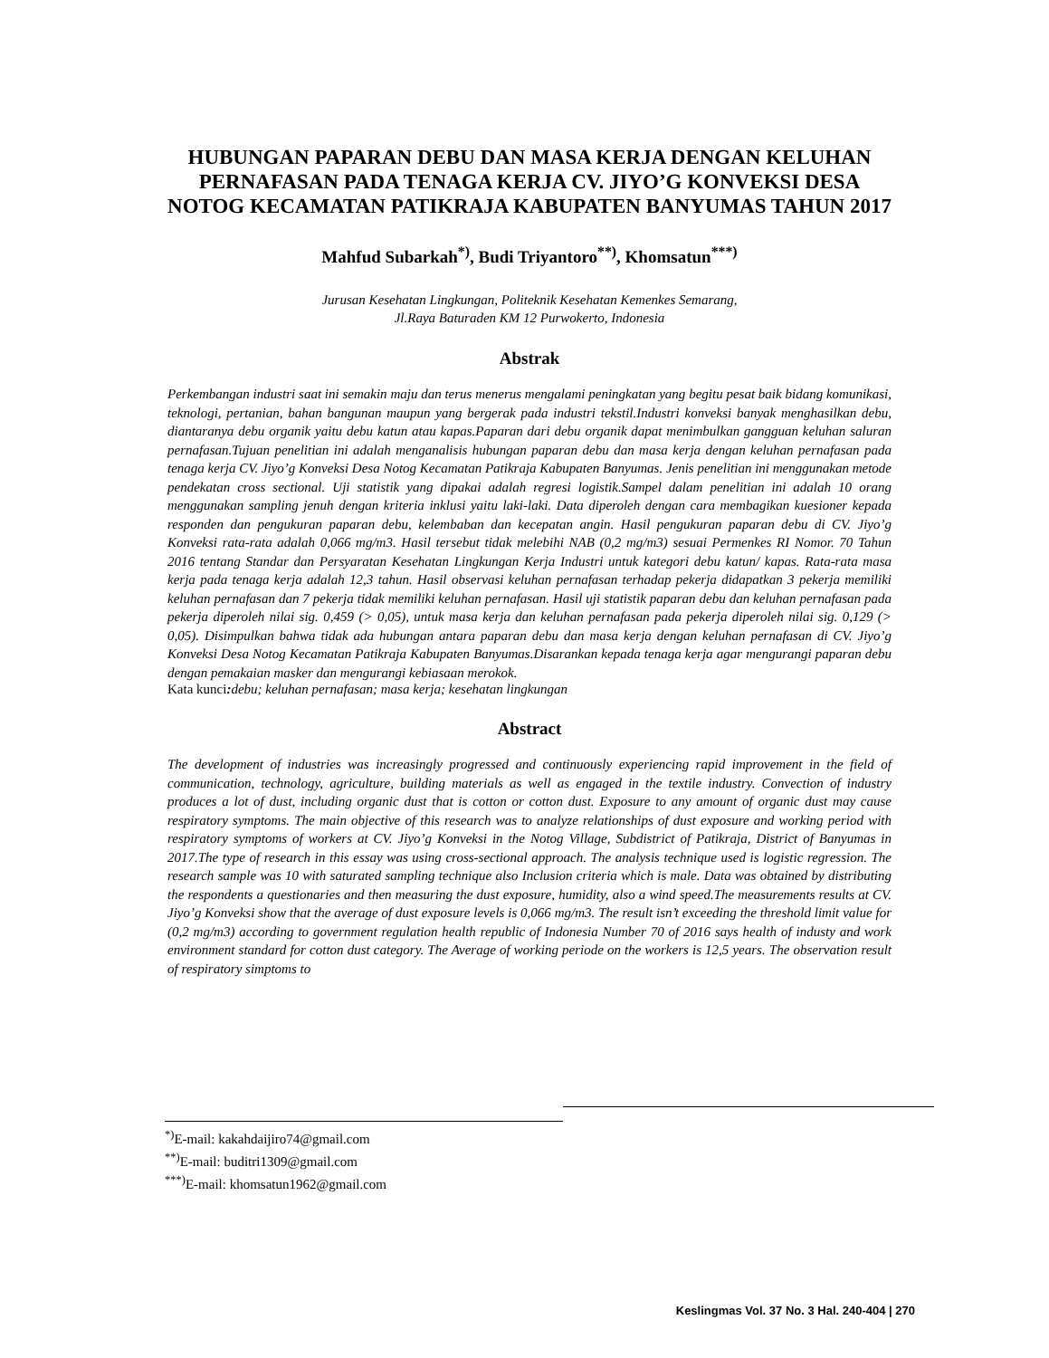HUBUNGAN PAPARAN DEBU DAN MASA KERJA DENGAN KELUHAN PERNAFASAN PADA TENAGA KERJA CV. JIYO’G KONVEKSI DESA NOTOG KECAMATAN PATIKRAJA KABUPATEN BANYUMAS TAHUN 2017
Mahfud Subarkah<sup>*)</sup>, Budi Triyantoro<sup>**)</sup>, Khomsatun<sup>***)</sup>
Jurusan Kesehatan Lingkungan, Politeknik Kesehatan Kemenkes Semarang,
Jl.Raya Baturaden KM 12 Purwokerto, Indonesia
Abstrak
Perkembangan industri saat ini semakin maju dan terus menerus mengalami peningkatan yang begitu pesat baik bidang komunikasi, teknologi, pertanian, bahan bangunan maupun yang bergerak pada industri tekstil.Industri konveksi banyak menghasilkan debu, diantaranya debu organik yaitu debu katun atau kapas.Paparan dari debu organik dapat menimbulkan gangguan keluhan saluran pernafasan.Tujuan penelitian ini adalah menganalisis hubungan paparan debu dan masa kerja dengan keluhan pernafasan pada tenaga kerja CV. Jiyo’g Konveksi Desa Notog Kecamatan Patikraja Kabupaten Banyumas. Jenis penelitian ini menggunakan metode pendekatan cross sectional. Uji statistik yang dipakai adalah regresi logistik.Sampel dalam penelitian ini adalah 10 orang menggunakan sampling jenuh dengan kriteria inklusi yaitu laki-laki. Data diperoleh dengan cara membagikan kuesioner kepada responden dan pengukuran paparan debu, kelembaban dan kecepatan angin. Hasil pengukuran paparan debu di CV. Jiyo’g Konveksi rata-rata adalah 0,066 mg/m3. Hasil tersebut tidak melebihi NAB (0,2 mg/m3) sesuai Permenkes RI Nomor. 70 Tahun 2016 tentang Standar dan Persyaratan Kesehatan Lingkungan Kerja Industri untuk kategori debu katun/ kapas. Rata-rata masa kerja pada tenaga kerja adalah 12,3 tahun. Hasil observasi keluhan pernafasan terhadap pekerja didapatkan 3 pekerja memiliki keluhan pernafasan dan 7 pekerja tidak memiliki keluhan pernafasan. Hasil uji statistik paparan debu dan keluhan pernafasan pada pekerja diperoleh nilai sig. 0,459 (> 0,05), untuk masa kerja dan keluhan pernafasan pada pekerja diperoleh nilai sig. 0,129 (> 0,05). Disimpulkan bahwa tidak ada hubungan antara paparan debu dan masa kerja dengan keluhan pernafasan di CV. Jiyo’g Konveksi Desa Notog Kecamatan Patikraja Kabupaten Banyumas.Disarankan kepada tenaga kerja agar mengurangi paparan debu dengan pemakaian masker dan mengurangi kebiasaan merokok.
Kata kunci: debu; keluhan pernafasan; masa kerja; kesehatan lingkungan
Abstract
The development of industries was increasingly progressed and continuously experiencing rapid improvement in the field of communication, technology, agriculture, building materials as well as engaged in the textile industry. Convection of industry produces a lot of dust, including organic dust that is cotton or cotton dust. Exposure to any amount of organic dust may cause respiratory symptoms. The main objective of this research was to analyze relationships of dust exposure and working period with respiratory symptoms of workers at CV. Jiyo’g Konveksi in the Notog Village, Subdistrict of Patikraja, District of Banyumas in 2017.The type of research in this essay was using cross-sectional approach. The analysis technique used is logistic regression. The research sample was 10 with saturated sampling technique also Inclusion criteria which is male. Data was obtained by distributing the respondents a questionaries and then measuring the dust exposure, humidity, also a wind speed.The measurements results at CV. Jiyo’g Konveksi show that the average of dust exposure levels is 0,066 mg/m3. The result isn’t exceeding the threshold limit value for (0,2 mg/m3) according to government regulation health republic of Indonesia Number 70 of 2016 says health of industy and work environment standard for cotton dust category. The Average of working periode on the workers is 12,5 years. The observation result of respiratory simptoms to
<sup>*)</sup> E-mail: kakahdaijiro74@gmail.com
<sup>**)</sup> E-mail: buditri1309@gmail.com
<sup>***)</sup> E-mail: khomsatun1962@gmail.com
Keslingmas Vol. 37 No. 3 Hal. 240-404 | 270